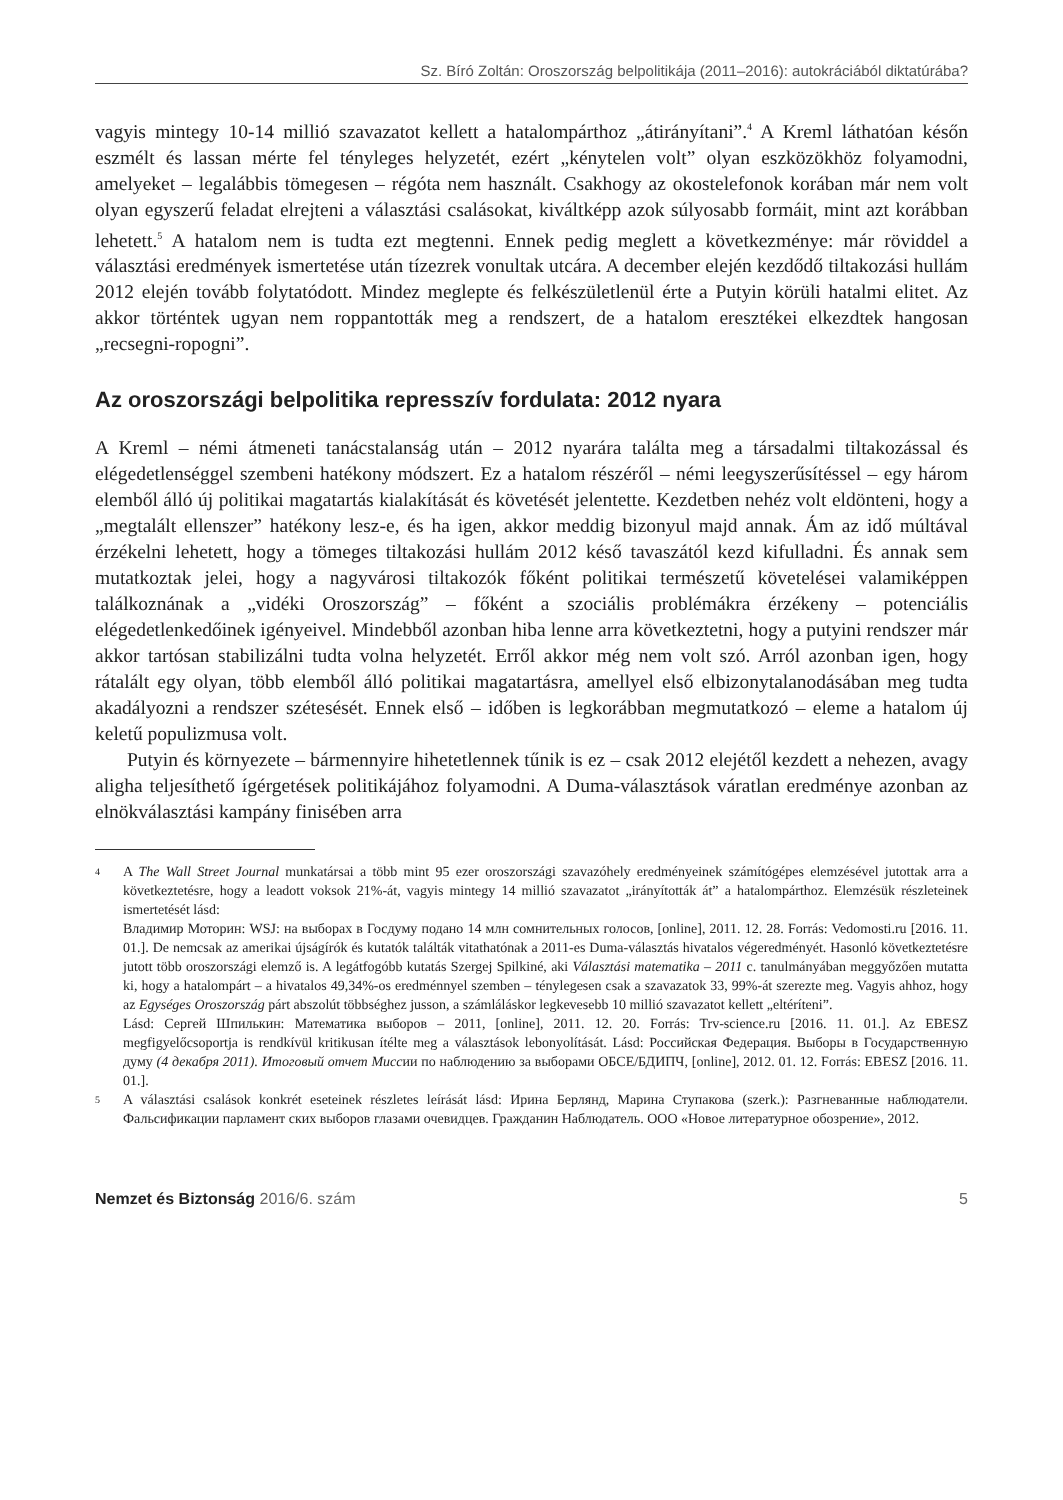Sz. Bíró Zoltán: Oroszország belpolitikája (2011–2016): autokráciából diktatúrába?
vagyis mintegy 10-14 millió szavazatot kellett a hatalompárthoz „átirányítani”.<sup>4</sup> A Kreml láthatóan későn eszmélt és lassan mérte fel tényleges helyzetét, ezért „kénytelen volt” olyan eszközökhöz folyamodni, amelyeket – legalábbis tömegesen – régóta nem használt. Csakhogy az okostelefonok korában már nem volt olyan egyszerű feladat elrejteni a választási csalásokat, kiváltképp azok súlyosabb formáit, mint azt korábban lehetett.<sup>5</sup> A hatalom nem is tudta ezt megtenni. Ennek pedig meglett a következménye: már röviddel a választási eredmények ismertetése után tízezrek vonultak utcára. A december elején kezdődő tiltakozási hullám 2012 elején tovább folytatódott. Mindez meglepte és felkészületlenül érte a Putyin körüli hatalmi elitet. Az akkor történtek ugyan nem roppantották meg a rendszert, de a hatalom eresztékei elkezdtek hangosan „recsegni-ropogni”.
Az oroszországi belpolitika represszív fordulata: 2012 nyara
A Kreml – némi átmeneti tanácstalanság után – 2012 nyarára találta meg a társadalmi tiltakozással és elégedetlenséggel szembeni hatékony módszert. Ez a hatalom részéről – némi leegyszerűsítéssel – egy három elemből álló új politikai magatartás kialakítását és követését jelentette. Kezdetben nehéz volt eldönteni, hogy a „megtalált ellenszer” hatékony lesz-e, és ha igen, akkor meddig bizonyul majd annak. Ám az idő múltával érzékelni lehetett, hogy a tömeges tiltakozási hullám 2012 késő tavaszától kezd kifulladni. És annak sem mutatkoztak jelei, hogy a nagyvárosi tiltakozók főként politikai természetű követelései valamiképpen találkoznának a „vidéki Oroszország” – főként a szociális problémákra érzékeny – potenciális elégedetlenkedőinek igényeivel. Mindebből azonban hiba lenne arra következtetni, hogy a putyini rendszer már akkor tartósan stabilizálni tudta volna helyzetét. Erről akkor még nem volt szó. Arról azonban igen, hogy rátalált egy olyan, több elemből álló politikai magatartásra, amellyel első elbizonytalanodásában meg tudta akadályozni a rendszer szétesését. Ennek első – időben is legkorábban megmutatkozó – eleme a hatalom új keletű populizmusa volt.
Putyin és környezete – bármennyire hihetetlennek tűnik is ez – csak 2012 elejétől kezdett a nehezen, avagy aligha teljesíthető ígérgetések politikájához folyamodni. A Duma-választások váratlan eredménye azonban az elnökválasztási kampány finisében arra
4
A The Wall Street Journal munkatársai a több mint 95 ezer oroszországi szavazóhely eredményeinek számítógépes elemzésével jutottak arra a következtetésre, hogy a leadott voksok 21%-át, vagyis mintegy 14 millió szavazatot „irányították át” a hatalompárthoz. Elemzésük részleteinek ismertetését lásd:
Владимир Моторин: WSJ: на выборах в Госдуму подано 14 млн сомнительных голосов, [online], 2011. 12. 28. Forrás: Vedomosti.ru [2016. 11. 01.]. De nemcsak az amerikai újságírók és kutatók találták vitathatónak a 2011-es Duma-választás hivatalos végeredményét. Hasonló következtetésre jutott több oroszországi elemző is. A legátfogóbb kutatás Szergej Spilkiné, aki Választási matematika – 2011 c. tanulmányában meggyőzően mutatta ki, hogy a hatalompárt – a hivatalos 49,34%-os eredménnyel szemben – ténylegesen csak a szavazatok 33, 99%-át szerezte meg. Vagyis ahhoz, hogy az Egységes Oroszország párt abszolút többséghez jusson, a számláláskor legkevesebb 10 millió szavazatot kellett „eltéríteni”.
Lásd: Сергей Шпилькин: Математика выборов – 2011, [online], 2011. 12. 20. Forrás: Trv-science.ru [2016. 11. 01.]. Az EBESZ megfigyelőcsoportja is rendkívül kritikusan ítélte meg a választások lebonyolítását. Lásd: Российская Федерация. Выборы в Государственную думу (4 декабря 2011). Итоговый отчет Миссии по наблюдению за выборами ОБСЕ/БДИПЧ, [online], 2012. 01. 12. Forrás: EBESZ [2016. 11. 01.].
5
A választási csalások konkrét eseteinek részletes leírását lásd: Ирина Берлянд, Марина Ступакова (szerk.): Разгневанные наблюдатели. Фальсификации парламент ских выборов глазами очевидцев. Гражданин Наблюдатель. ООО «Новое литературное обозрение», 2012.
Nemzet és Biztonság 2016/6. szám 5